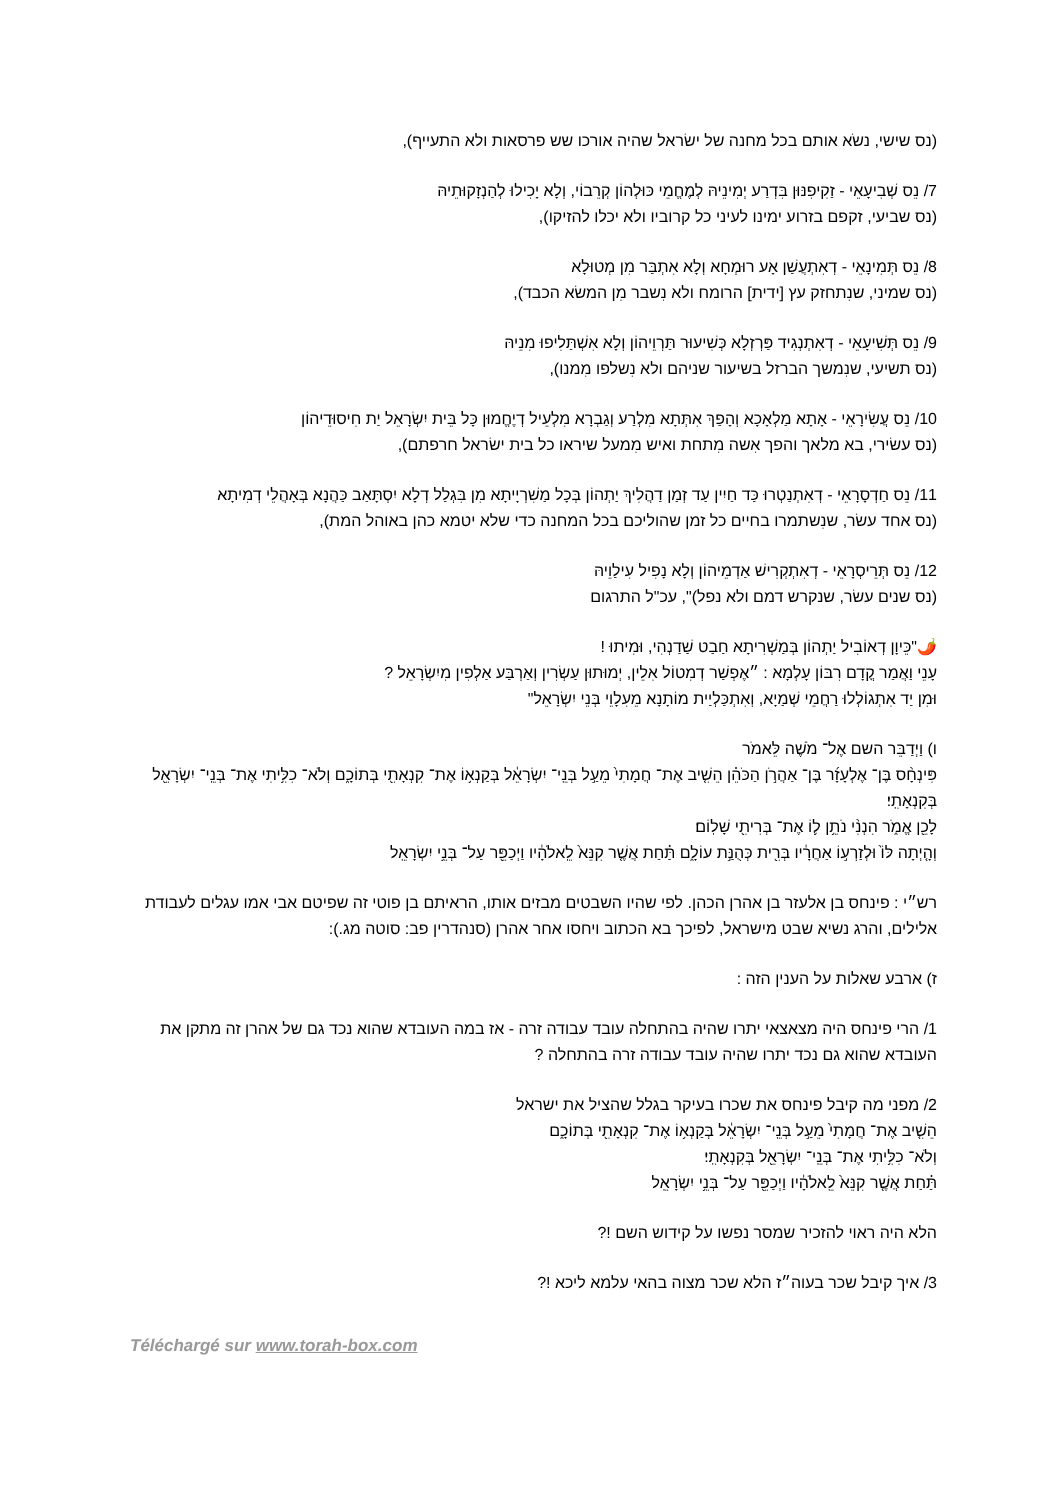(נס שישי, נשֹא אותם בכל מחנה של ישׂראל שהיה אורכו שש פרסאות ולא התעייף),
7/ נֵס שְׁבִיעָאֵי - זַקִיפִנּוּן בִּדְרַע יְמִינֵיהּ לְמֶחֱמֵי כּוּלְהוֹן קְרֵבוֹי, וְלָא יָכִילוּ לְהַנְזָקוּתֵיהּ
(נס שביעי, זקפם בזרוע ימינו לעיני כל קרוביו ולא יכלו להזיקו),
8/ נֵס תְּמִינָאֵי - דְאִתְעֲשַׁן אָע רוּמְחָא וְלָא אִתְבַּר מִן מְטוּלָא
(נס שמיני, שנִתחזק עץ [ידית] הרומח ולא נִשבר מִן המשׂא הכבד),
9/ נֵס תְּשִׁיעָאֵי - דְאִתְנְגִיד פַּרְזְלָא כְּשִׁיעוּר תַּרְוֵיהוֹן וְלָא אִשְׁתַּלִיפוּ מִנֵיהּ
(נס תשיעי, שנִמשך הברזל בשיעור שניהם ולא נִשלפו מִמנו),
10/ נֵס עֲשִׂירָאֵי - אָתָא מַלְאָכָא וְהָפַךְ אִתְּתָא מִלְרַע וְגַבְרָא מִלְעֵיל דְיֶחֱמוּן כָּל בֵּית יִשְׂרָאֵל יַת חִיסוּדֵיהוֹן
(נס עשׂירי, בא מלאך והפך אִשה מִתחת ואיש מִמעל שיראו כל בית ישׂראל חרפתם),
11/ נֵס חַדְסָרָאֵי - דְאִתְנַטְרוּ כַּד חַיִין עַד זְמַן דַהֲלִיךְ יַתְהוֹן בְּכָל מַשִׁרְיָיתָא מִן בִּגְלַל דְלָא יִסְתָּאַב כַּהֲנָא בְּאָהֲלֵי דְמִיתָא
(נס אחד עשׂר, שנִשתמרו בחיים כל זמן שהוליכם בכל המחנה כדי שלא יטמא כהן באוהל המת),
12/ נֵס תְּרֵיסְרָאֵי - דְאִתְקְרִישׁ אַדְמֵיהוֹן וְלָא נָפִיל עִילַוֵיהּ
(נס שנים עשׂר, שנקרש דמם ולא נפל)", עכ"ל התרגום
🌶️"כֵּיוָן דְאוֹבִיל יַתְהוֹן בְּמַשְׁרִיתָא חַבַט שַׁדַנְהִי, וּמִיתוּ !
עָנֵי וַאֲמַר קֳדָם רִבּוֹן עָלְמָא : ״אֶפְשַׁר דְמִטוֹל אִלֵין, יְמוּתוּן עַשְׂרִין וְאַרְבַּע אַלְפִין מִיִשְׂרָאֵל ?
וּמִן יַד אִתְגוֹלְלוּ רַחֲמֵי שְׁמַיָא, וְאִתְכַּלְיַית מוֹתָנָא מֵעִלָוֵי בְּנֵי יִשְׂרָאֵל"
ו) וַיְדַבֵּר השם אֶל־ מֹשֶׁה לֵּאמֹר
פִּינְחָ֨ס בֶּן־ אֶלְעָזָ֜ר בֶּן־ אַהֲרֹ֣ן הַכֹּהֵ֗ן הֵשִׁ֤יב אֶת־ חֲמָתִי֙ מֵעַ֣ל בְּנֵֽי־ יִשְׂרָאֵ֔ל בְּקַנְא֥וֹ אֶת־ קִנְאָתִ֖י בְּתוֹכָ֑ם וְלֹא־ כִלִּ֥יתִי אֶת־ בְּנֵֽי־ יִשְׂרָאֵ֖ל בְּקִנְאָתִֽי׃
לָכֵ֖ן אֱמֹ֑ר הִנְנִ֨י נֹתֵ֥ן ל֛וֹ אֶת־ בְּרִיתִ֖י שָׁלֽוֹם׃
וְהָ֤יְתָה לּוֹ֙ וּלְזַרְע֣וֹ אַחֲרָ֔יו בְּרִ֖ית כְּהֻנַּ֣ת עוֹלָ֑ם תַּ֗חַת אֲשֶׁ֤ר קִנֵּא֙ לֵֽאלֹהָ֔יו וַיְכַפֵּ֖ר עַל־ בְּנֵ֥י יִשְׂרָאֵֽל
רש״י : פינחס בן אלעזר בן אהרן הכהן. לפי שהיו השבטים מבזים אותו, הראיתם בן פוטי זה שפיטם אבי אמו עגלים לעבודת אלילים, והרג נשיא שבט מישראל, לפיכך בא הכתוב ויחסו אחר אהרן (סנהדרין פב: סוטה מג.):
ז) ארבע שאלות על הענין הזה :
1/ הרי פינחס היה מצאצאי יתרו שהיה בהתחלה עובד עבודה זרה - אז במה העובדא שהוא נכד גם של אהרן זה מתקן את העובדא שהוא גם נכד יתרו שהיה עובד עבודה זרה בהתחלה ?
2/ מפני מה קיבל פינחס את שכרו בעיקר בגלל שהציל את ישראל
הֵשִׁ֤יב אֶת־ חֲמָתִי֙ מֵעַ֣ל בְּנֵֽי־ יִשְׂרָאֵ֔ל בְּקַנְא֥וֹ אֶת־ קִנְאָתִ֖י בְּתוֹכָ֑ם
וְלֹא־ כִלִּ֥יתִי אֶת־ בְּנֵֽי־ יִשְׂרָאֵ֖ל בְּקִנְאָתִֽי׃
תַּ֗חַת אֲשֶׁ֤ר קִנֵּא֙ לֵֽאלֹהָ֔יו וַיְכַפֵּ֖ר עַל־ בְּנֵ֥י יִשְׂרָאֵֽל
הלא היה ראוי להזכיר שמסר נפשו על קידוש השם !?
3/ איך קיבל שכר בעוה״ז הלא שכר מצוה בהאי עלמא ליכא !?
Téléchargé sur www.torah-box.com